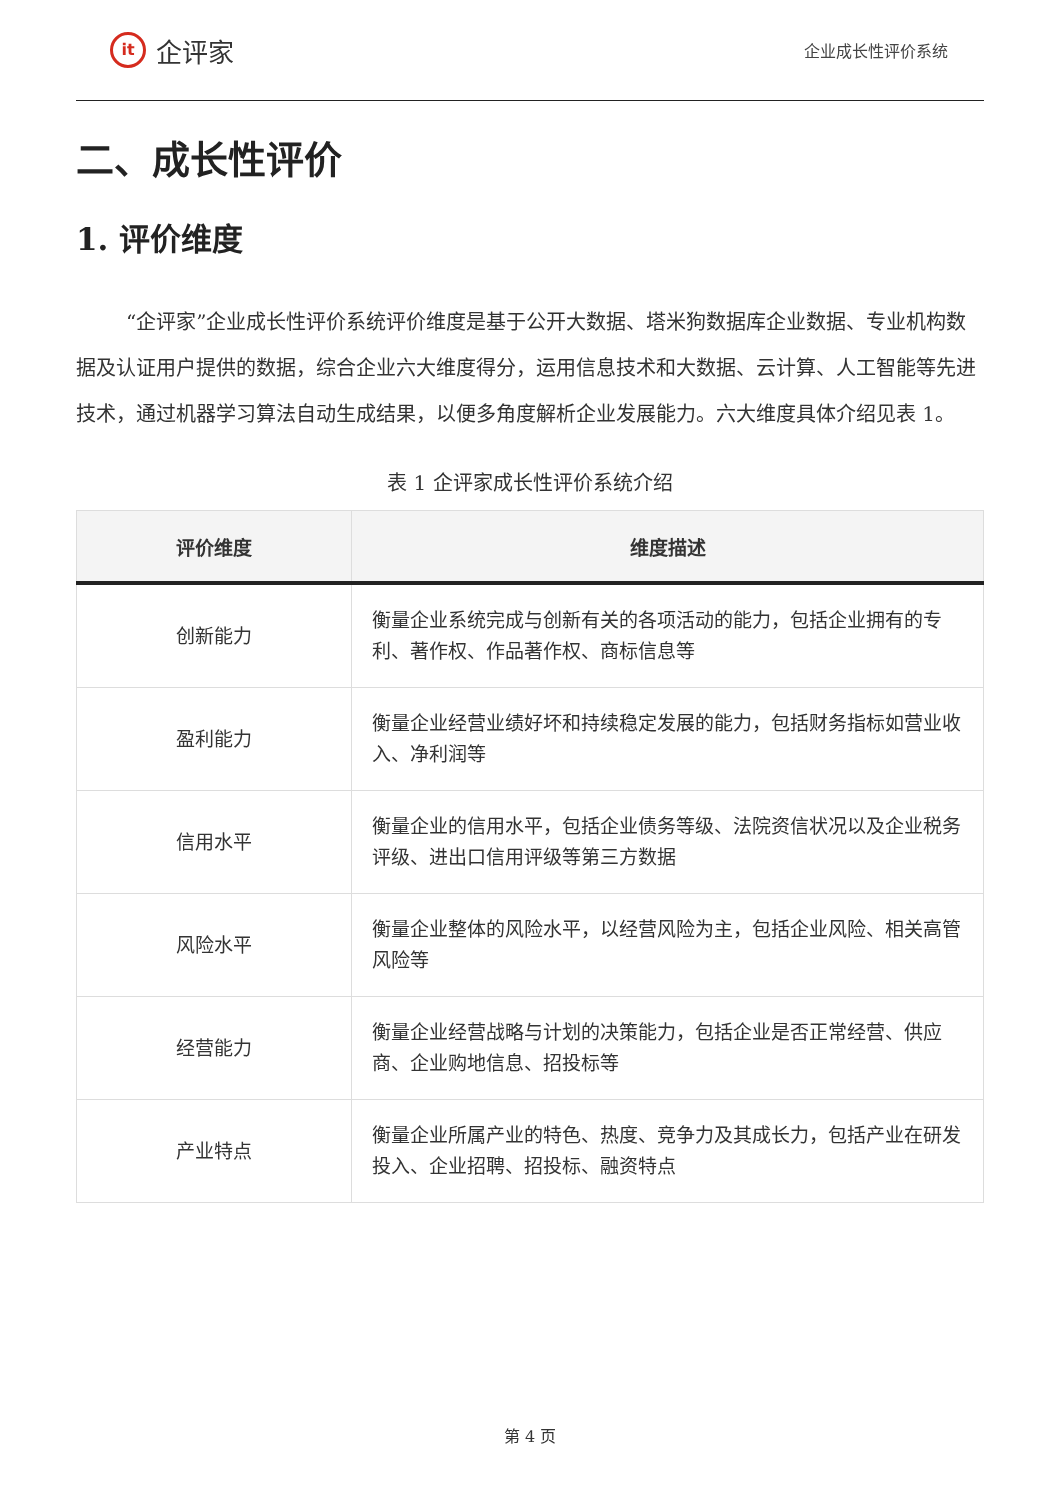it 企评家
企业成长性评价系统
二、成长性评价
1. 评价维度
“企评家”企业成长性评价系统评价维度是基于公开大数据、塔米狗数据库企业数据、专业机构数据及认证用户提供的数据，综合企业六大维度得分，运用信息技术和大数据、云计算、人工智能等先进技术，通过机器学习算法自动生成结果，以便多角度解析企业发展能力。六大维度具体介绍见表 1。
表 1 企评家成长性评价系统介绍
| 评价维度 | 维度描述 |
| --- | --- |
| 创新能力 | 衡量企业系统完成与创新有关的各项活动的能力，包括企业拥有的专利、著作权、作品著作权、商标信息等 |
| 盈利能力 | 衡量企业经营业绩好坏和持续稳定发展的能力，包括财务指标如营业收入、净利润等 |
| 信用水平 | 衡量企业的信用水平，包括企业债务等级、法院资信状况以及企业税务评级、进出口信用评级等第三方数据 |
| 风险水平 | 衡量企业整体的风险水平，以经营风险为主，包括企业风险、相关高管风险等 |
| 经营能力 | 衡量企业经营战略与计划的决策能力，包括企业是否正常经营、供应商、企业购地信息、招投标等 |
| 产业特点 | 衡量企业所属产业的特色、热度、竞争力及其成长力，包括产业在研发投入、企业招聘、招投标、融资特点 |
第 4 页